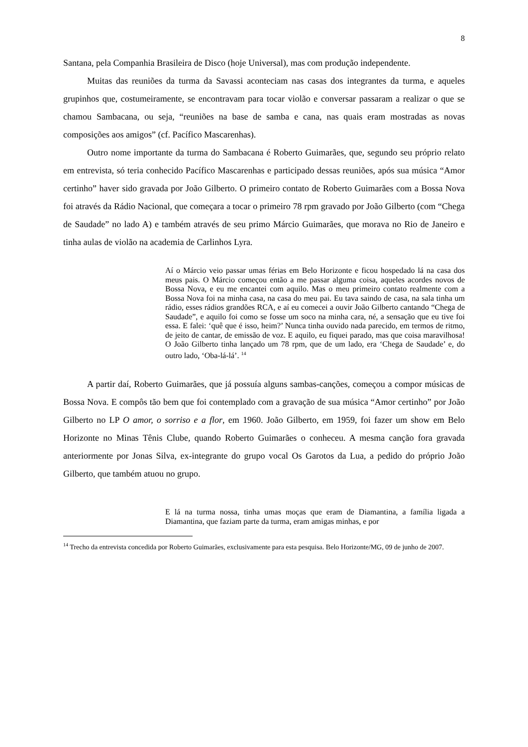8
Santana, pela Companhia Brasileira de Disco (hoje Universal), mas com produção independente.
Muitas das reuniões da turma da Savassi aconteciam nas casas dos integrantes da turma, e aqueles grupinhos que, costumeiramente, se encontravam para tocar violão e conversar passaram a realizar o que se chamou Sambacana, ou seja, “reuniões na base de samba e cana, nas quais eram mostradas as novas composições aos amigos” (cf. Pacífico Mascarenhas).
Outro nome importante da turma do Sambacana é Roberto Guimarães, que, segundo seu próprio relato em entrevista, só teria conhecido Pacífico Mascarenhas e participado dessas reuniões, após sua música “Amor certinho” haver sido gravada por João Gilberto. O primeiro contato de Roberto Guimarães com a Bossa Nova foi através da Rádio Nacional, que começara a tocar o primeiro 78 rpm gravado por João Gilberto (com “Chega de Saudade” no lado A) e também através de seu primo Márcio Guimarães, que morava no Rio de Janeiro e tinha aulas de violão na academia de Carlinhos Lyra.
Aí o Márcio veio passar umas férias em Belo Horizonte e ficou hospedado lá na casa dos meus pais. O Márcio começou então a me passar alguma coisa, aqueles acordes novos de Bossa Nova, e eu me encantei com aquilo. Mas o meu primeiro contato realmente com a Bossa Nova foi na minha casa, na casa do meu pai. Eu tava saindo de casa, na sala tinha um rádio, esses rádios grandões RCA, e aí eu comecei a ouvir João Gilberto cantando “Chega de Saudade”, e aquilo foi como se fosse um soco na minha cara, né, a sensação que eu tive foi essa. E falei: ‘quê que é isso, heim?’ Nunca tinha ouvido nada parecido, em termos de ritmo, de jeito de cantar, de emissão de voz. E aquilo, eu fiquei parado, mas que coisa maravilhosa! O João Gilberto tinha lançado um 78 rpm, que de um lado, era ‘Chega de Saudade’ e, do outro lado, ‘Oba-lá-lá’. <sup>14</sup>
A partir daí, Roberto Guimarães, que já possuía alguns sambas-canções, começou a compor músicas de Bossa Nova. E compôs tão bem que foi contemplado com a gravação de sua música “Amor certinho” por João Gilberto no LP O amor, o sorriso e a flor, em 1960. João Gilberto, em 1959, foi fazer um show em Belo Horizonte no Minas Tênis Clube, quando Roberto Guimarães o conheceu. A mesma canção fora gravada anteriormente por Jonas Silva, ex-integrante do grupo vocal Os Garotos da Lua, a pedido do próprio João Gilberto, que também atuou no grupo.
E lá na turma nossa, tinha umas moças que eram de Diamantina, a família ligada a Diamantina, que faziam parte da turma, eram amigas minhas, e por
<sup>14</sup> Trecho da entrevista concedida por Roberto Guimarães, exclusivamente para esta pesquisa. Belo Horizonte/MG, 09 de junho de 2007.